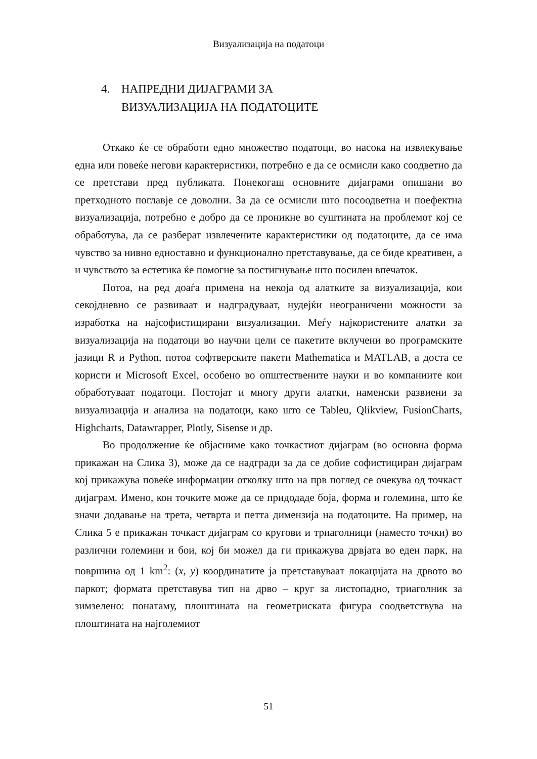Визуализација на податоци
4. НАПРЕДНИ ДИЈАГРАМИ ЗА
ВИЗУАЛИЗАЦИЈА НА ПОДАТОЦИТЕ
Откако ќе се обработи едно множество податоци, во насока на извлекување една или повеќе негови карактеристики, потребно е да се осмисли како соодветно да се претстави пред публиката. Понекогаш основните дијаграми опишани во претходното поглавје се доволни. За да се осмисли што посоодветна и поефектна визуализација, потребно е добро да се проникне во суштината на проблемот кој се обработува, да се разберат извлечените карактеристики од податоците, да се има чувство за нивно едноставно и функционално претставување, да се биде креативен, а и чувството за естетика ќе помогне за постигнување што посилен впечаток.
Потоа, на ред доаѓа примена на некоја од алатките за визуализација, кои секојдневно се развиваат и надградуваат, нудејќи неограничени можности за изработка на најсофистицирани визуализации. Меѓу најкористените алатки за визуализација на податоци во научни цели се пакетите вклучени во програмските јазици R и Python, потоа софтверските пакети Mathematica и MATLAB, а доста се користи и Microsoft Excel, особено во општествените науки и во компаниите кои обработуваат податоци. Постојат и многу други алатки, наменски развиени за визуализација и анализа на податоци, како што се Tableu, Qlikview, FusionCharts, Highcharts, Datawrapper, Plotly, Sisense и др.
Во продолжение ќе објасниме како точкастиот дијаграм (во основна форма прикажан на Слика 3), може да се надгради за да се добие софистициран дијаграм кој прикажува повеќе информации отколку што на прв поглед се очекува од точкаст дијаграм. Имено, кон точките може да се придодаде боја, форма и големина, што ќе значи додавање на трета, четврта и петта димензија на податоците. На пример, на Слика 5 е прикажан точкаст дијаграм со кругови и триаголници (наместо точки) во различни големини и бои, кој би можел да ги прикажува дрвјата во еден парк, на површина од 1 km<sup>2</sup>: (x, y) координатите ја претставуваат локацијата на дрвото во паркот; формата претставува тип на дрво – круг за листопадно, триаголник за зимзелено: понатаму, плоштината на геометриската фигура соодветствува на плоштината на најголемиот
51